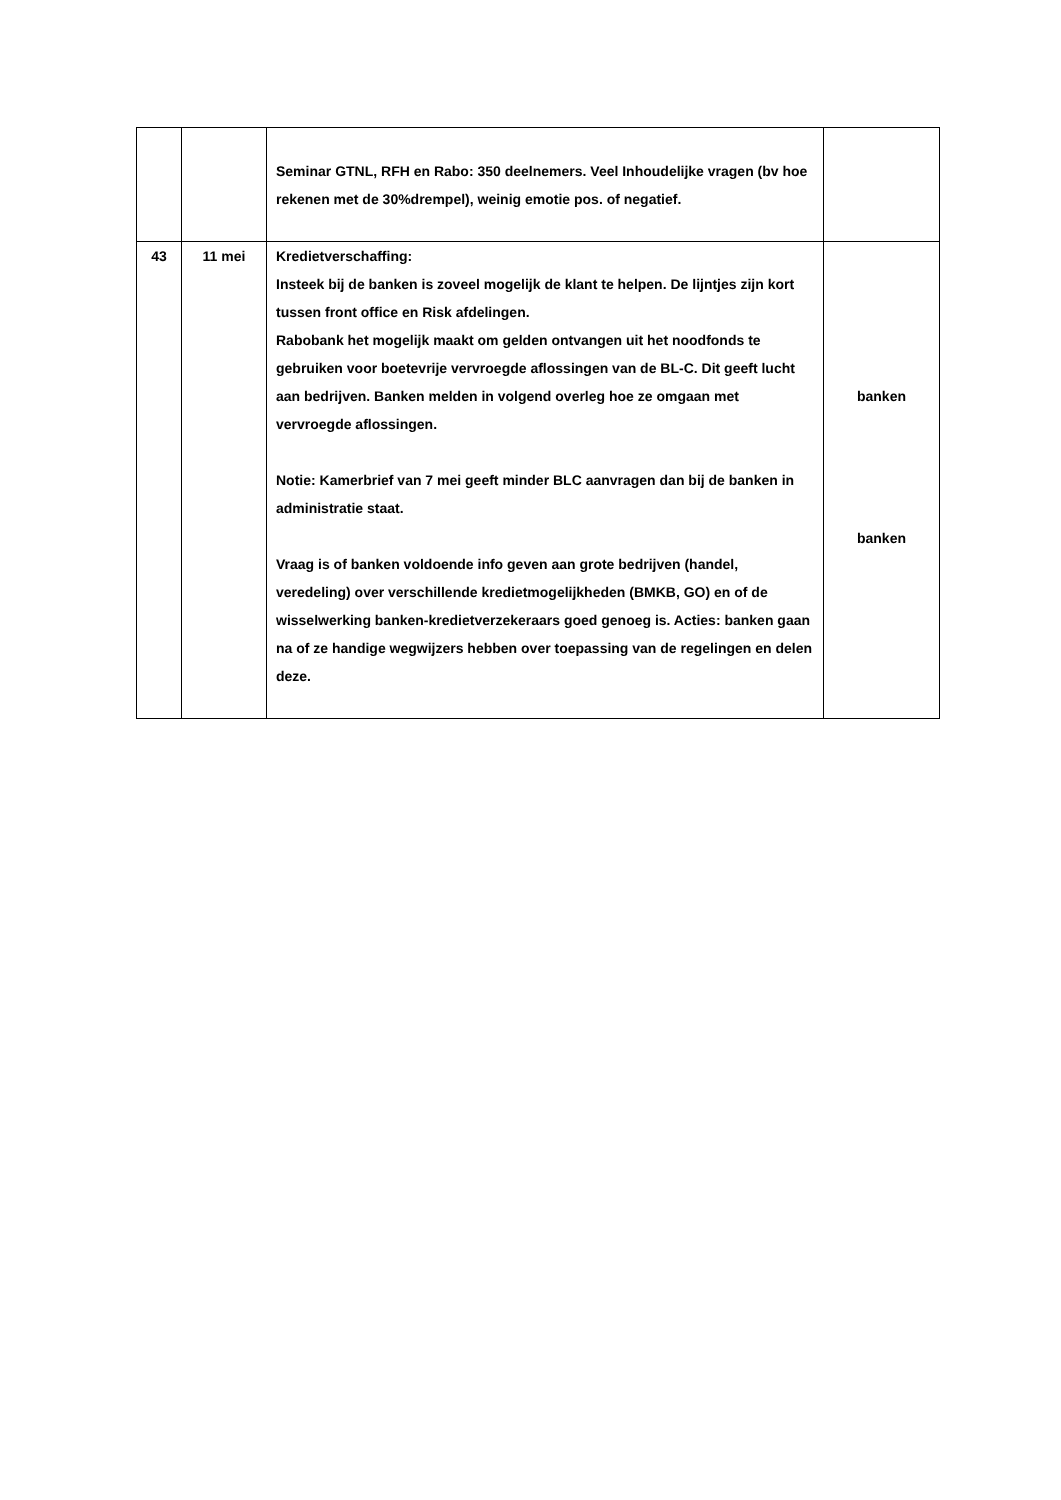| | | Seminar GTNL, RFH en Rabo: 350 deelnemers. Veel Inhoudelijke vragen (bv hoe rekenen met de 30%drempel), weinig emotie pos. of negatief. | |
| 43 | 11 mei | Kredietverschaffing: Insteek bij de banken is zoveel mogelijk de klant te helpen. De lijntjes zijn kort tussen front office en Risk afdelingen. Rabobank het mogelijk maakt om gelden ontvangen uit het noodfonds te gebruiken voor boetevrije vervroegde aflossingen van de BL-C. Dit geeft lucht aan bedrijven. Banken melden in volgend overleg hoe ze omgaan met vervroegde aflossingen. Notie: Kamerbrief van 7 mei geeft minder BLC aanvragen dan bij de banken in administratie staat. Vraag is of banken voldoende info geven aan grote bedrijven (handel, veredeling) over verschillende kredietmogelijkheden (BMKB, GO) en of de wisselwerking banken-kredietverzekeraars goed genoeg is. Acties: banken gaan na of ze handige wegwijzers hebben over toepassing van de regelingen en delen deze. | banken banken |